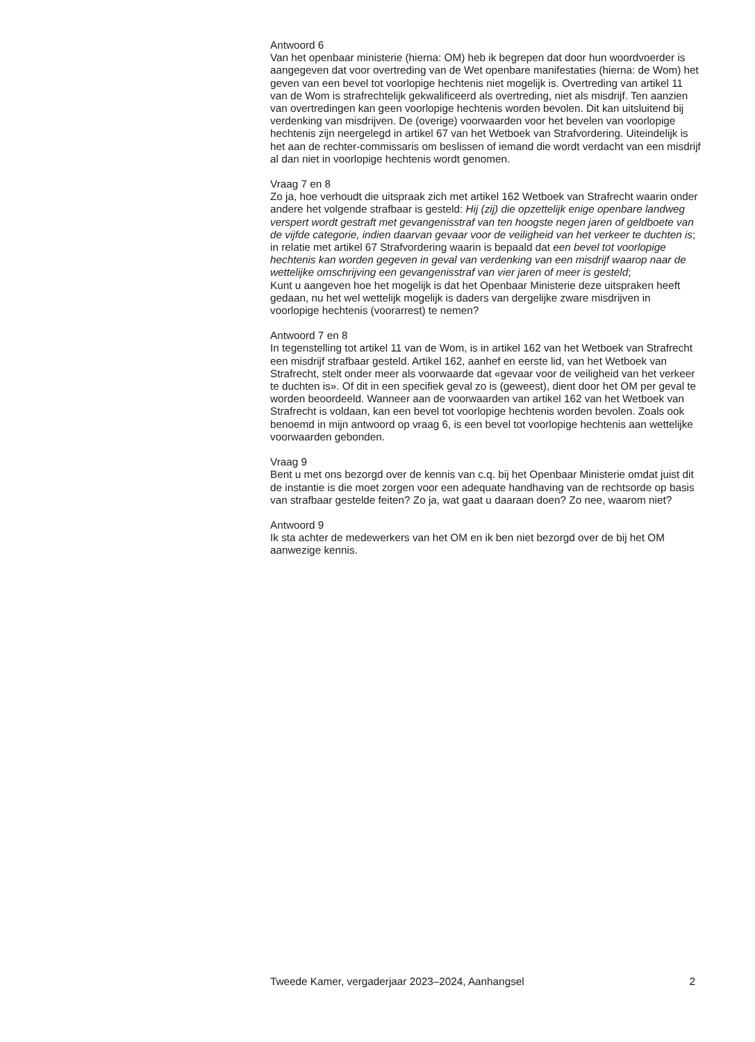Antwoord 6
Van het openbaar ministerie (hierna: OM) heb ik begrepen dat door hun woordvoerder is aangegeven dat voor overtreding van de Wet openbare manifestaties (hierna: de Wom) het geven van een bevel tot voorlopige hechtenis niet mogelijk is. Overtreding van artikel 11 van de Wom is strafrechtelijk gekwalificeerd als overtreding, niet als misdrijf. Ten aanzien van overtredingen kan geen voorlopige hechtenis worden bevolen. Dit kan uitsluitend bij verdenking van misdrijven. De (overige) voorwaarden voor het bevelen van voorlopige hechtenis zijn neergelegd in artikel 67 van het Wetboek van Strafvordering. Uiteindelijk is het aan de rechter-commissaris om beslissen of iemand die wordt verdacht van een misdrijf al dan niet in voorlopige hechtenis wordt genomen.
Vraag 7 en 8
Zo ja, hoe verhoudt die uitspraak zich met artikel 162 Wetboek van Strafrecht waarin onder andere het volgende strafbaar is gesteld: Hij (zij) die opzettelijk enige openbare landweg verspert wordt gestraft met gevangenisstraf van ten hoogste negen jaren of geldboete van de vijfde categorie, indien daarvan gevaar voor de veiligheid van het verkeer te duchten is; in relatie met artikel 67 Strafvordering waarin is bepaald dat een bevel tot voorlopige hechtenis kan worden gegeven in geval van verdenking van een misdrijf waarop naar de wettelijke omschrijving een gevangenisstraf van vier jaren of meer is gesteld;
Kunt u aangeven hoe het mogelijk is dat het Openbaar Ministerie deze uitspraken heeft gedaan, nu het wel wettelijk mogelijk is daders van dergelijke zware misdrijven in voorlopige hechtenis (voorarrest) te nemen?
Antwoord 7 en 8
In tegenstelling tot artikel 11 van de Wom, is in artikel 162 van het Wetboek van Strafrecht een misdrijf strafbaar gesteld. Artikel 162, aanhef en eerste lid, van het Wetboek van Strafrecht, stelt onder meer als voorwaarde dat «gevaar voor de veiligheid van het verkeer te duchten is». Of dit in een specifiek geval zo is (geweest), dient door het OM per geval te worden beoordeeld. Wanneer aan de voorwaarden van artikel 162 van het Wetboek van Strafrecht is voldaan, kan een bevel tot voorlopige hechtenis worden bevolen. Zoals ook benoemd in mijn antwoord op vraag 6, is een bevel tot voorlopige hechtenis aan wettelijke voorwaarden gebonden.
Vraag 9
Bent u met ons bezorgd over de kennis van c.q. bij het Openbaar Ministerie omdat juist dit de instantie is die moet zorgen voor een adequate handhaving van de rechtsorde op basis van strafbaar gestelde feiten? Zo ja, wat gaat u daaraan doen? Zo nee, waarom niet?
Antwoord 9
Ik sta achter de medewerkers van het OM en ik ben niet bezorgd over de bij het OM aanwezige kennis.
Tweede Kamer, vergaderjaar 2023–2024, Aanhangsel 2